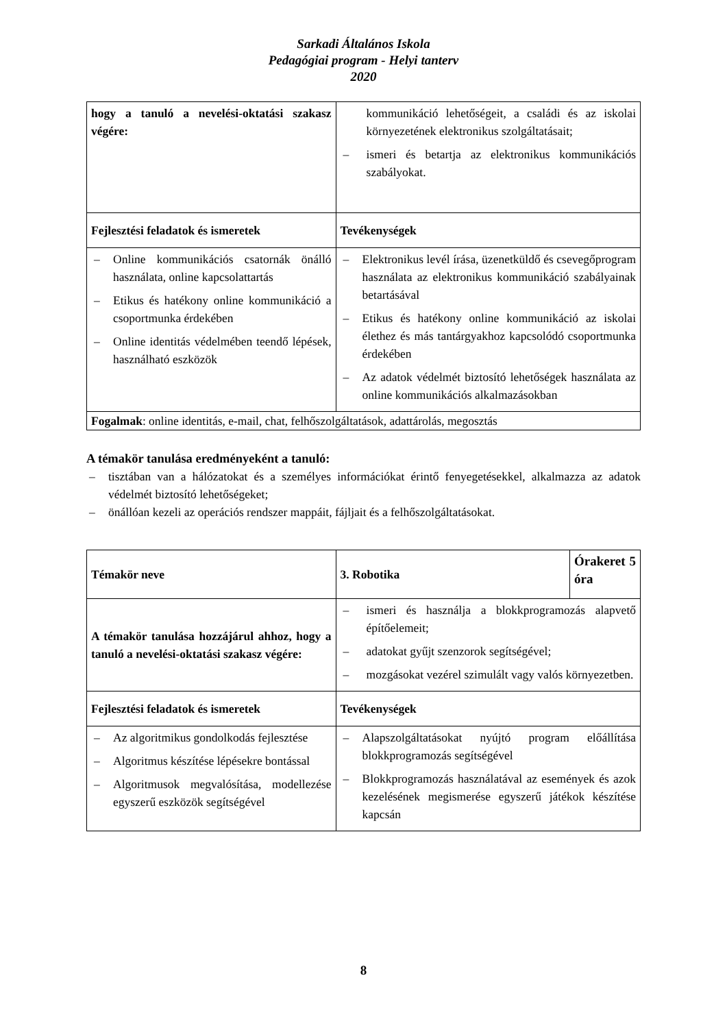Sarkadi Általános Iskola
Pedagógiai program - Helyi tanterv
2020
| hogy a tanuló a nevelési-oktatási szakasz végére: | kommunikáció lehetőségeit, a családi és az iskolai környezetének elektronikus szolgáltatásait; – ismeri és betartja az elektronikus kommunikációs szabályokat. |
| Fejlesztési feladatok és ismeretek | Tevékenységek |
| – Online kommunikációs csatornák önálló használata, online kapcsolattartás – Etikus és hatékony online kommunikáció a csoportmunka érdekében – Online identitás védelmében teendő lépések, használható eszközök | – Elektronikus levél írása, üzenetküldő és csevegőprogram használata az elektronikus kommunikáció szabályainak betartásával – Etikus és hatékony online kommunikáció az iskolai élethez és más tantárgyakhoz kapcsolódó csoportmunka érdekében – Az adatok védelmét biztosító lehetőségek használata az online kommunikációs alkalmazásokban |
| Fogalmak : online identitás, e-mail, chat, felhőszolgáltatások, adattárolás, megosztás | |
A témakör tanulása eredményeként a tanuló:
– tisztában van a hálózatokat és a személyes információkat érintő fenyegetésekkel, alkalmazza az adatok védelmét biztosító lehetőségeket;
– önállóan kezeli az operációs rendszer mappáit, fájljait és a felhőszolgáltatásokat.
| Témakör neve | 3. Robotika | Órakeret 5 óra |
| A témakör tanulása hozzájárul ahhoz, hogy a tanuló a nevelési-oktatási szakasz végére: | – ismeri és használja a blokkprogramozás alapvető építőelemeit; – adatokat gyűjt szenzorok segítségével; – mozgásokat vezérel szimulált vagy valós környezetben. | |
| Fejlesztési feladatok és ismeretek | Tevékenységek | |
| – Az algoritmikus gondolkodás fejlesztése – Algoritmus készítése lépésekre bontással – Algoritmusok megvalósítása, modellezése egyszerű eszközök segítségével | – Alapszolgáltatásokat nyújtó program előállítása blokkprogramozás segítségével – Blokkprogramozás használatával az események és azok kezelésének megismerése egyszerű játékok készítése kapcsán | |
8